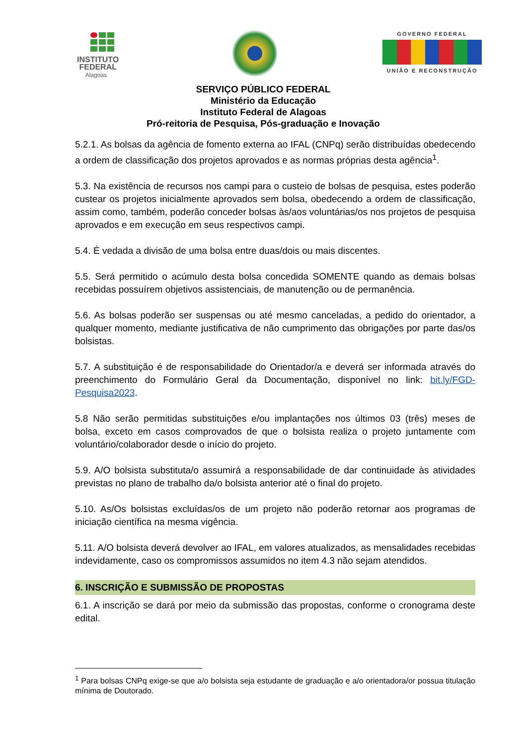INSTITUTO
FEDERAL
Alagoas
GOVERNO FEDERAL
UNIÃO E RECONSTRUÇÃO
SERVIÇO PÚBLICO FEDERAL
Ministério da Educação
Instituto Federal de Alagoas
Pró-reitoria de Pesquisa, Pós-graduação e Inovação
5.2.1. As bolsas da agência de fomento externa ao IFAL (CNPq) serão distribuídas obedecendo a ordem de classificação dos projetos aprovados e as normas próprias desta agência<sup>1</sup>.
5.3. Na existência de recursos nos campi para o custeio de bolsas de pesquisa, estes poderão custear os projetos inicialmente aprovados sem bolsa, obedecendo a ordem de classificação, assim como, também, poderão conceder bolsas às/aos voluntárias/os nos projetos de pesquisa aprovados e em execução em seus respectivos campi.
5.4. É vedada a divisão de uma bolsa entre duas/dois ou mais discentes.
5.5. Será permitido o acúmulo desta bolsa concedida SOMENTE quando as demais bolsas recebidas possuírem objetivos assistenciais, de manutenção ou de permanência.
5.6. As bolsas poderão ser suspensas ou até mesmo canceladas, a pedido do orientador, a qualquer momento, mediante justificativa de não cumprimento das obrigações por parte das/os bolsistas.
5.7. A substituição é de responsabilidade do Orientador/a e deverá ser informada através do preenchimento do Formulário Geral da Documentação, disponível no link: bit.ly/FGD-Pesquisa2023.
5.8 Não serão permitidas substituições e/ou implantações nos últimos 03 (três) meses de bolsa, exceto em casos comprovados de que o bolsista realiza o projeto juntamente com voluntário/colaborador desde o início do projeto.
5.9. A/O bolsista substituta/o assumirá a responsabilidade de dar continuidade às atividades previstas no plano de trabalho da/o bolsista anterior até o final do projeto.
5.10. As/Os bolsistas excluídas/os de um projeto não poderão retornar aos programas de iniciação científica na mesma vigência.
5.11. A/O bolsista deverá devolver ao IFAL, em valores atualizados, as mensalidades recebidas indevidamente, caso os compromissos assumidos no item 4.3 não sejam atendidos.
6. INSCRIÇÃO E SUBMISSÃO DE PROPOSTAS
6.1. A inscrição se dará por meio da submissão das propostas, conforme o cronograma deste edital.
<sup>1</sup> Para bolsas CNPq exige-se que a/o bolsista seja estudante de graduação e a/o orientadora/or possua titulação mínima de Doutorado.